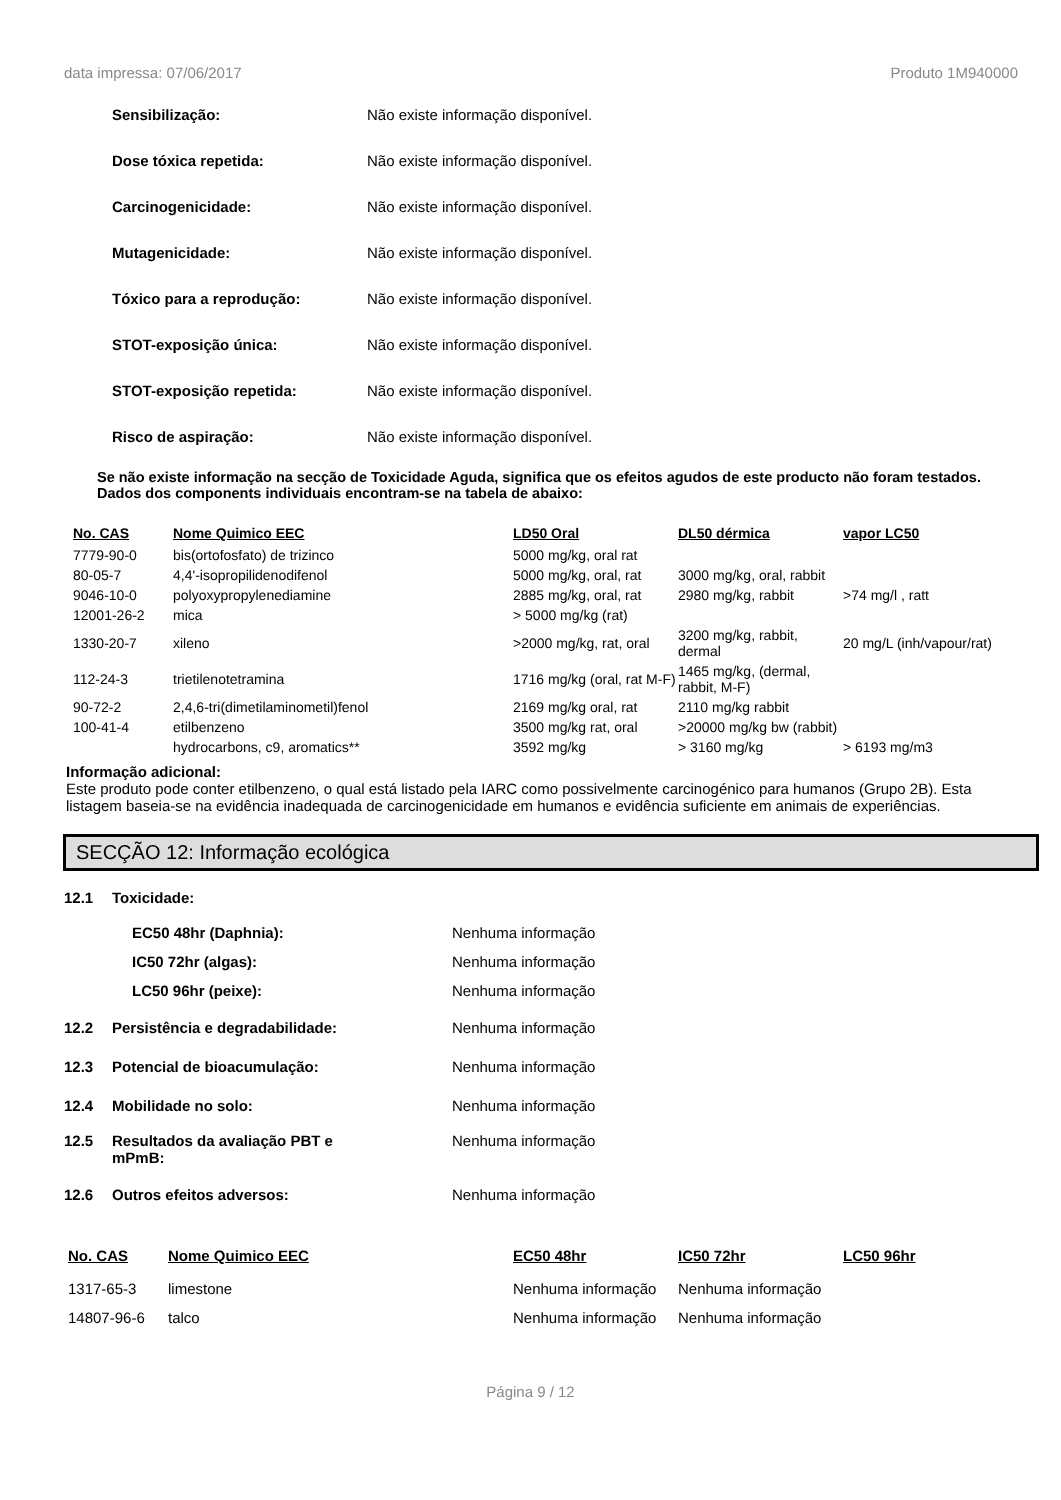data impressa: 07/06/2017 Produto 1M940000
Sensibilização: Não existe informação disponível.
Dose tóxica repetida: Não existe informação disponível.
Carcinogenicidade: Não existe informação disponível.
Mutagenicidade: Não existe informação disponível.
Tóxico para a reprodução: Não existe informação disponível.
STOT-exposição única: Não existe informação disponível.
STOT-exposição repetida: Não existe informação disponível.
Risco de aspiração: Não existe informação disponível.
Se não existe informação na secção de Toxicidade Aguda, significa que os efeitos agudos de este producto não foram testados. Dados dos components individuais encontram-se na tabela de abaixo:
| No. CAS | Nome Quimico EEC | LD50 Oral | DL50 dérmica | vapor LC50 |
| --- | --- | --- | --- | --- |
| 7779-90-0 | bis(ortofosfato) de trizinco | 5000 mg/kg, oral rat | | |
| 80-05-7 | 4,4'-isopropilidenodifenol | 5000 mg/kg, oral, rat | 3000 mg/kg, oral, rabbit | |
| 9046-10-0 | polyoxypropylenediamine | 2885 mg/kg, oral, rat | 2980 mg/kg, rabbit | >74 mg/l , ratt |
| 12001-26-2 | mica | > 5000 mg/kg (rat) | | |
| 1330-20-7 | xileno | >2000 mg/kg, rat, oral | 3200 mg/kg, rabbit, dermal | 20 mg/L (inh/vapour/rat) |
| 112-24-3 | trietilenotetramina | 1716 mg/kg (oral, rat M-F) | 1465 mg/kg, (dermal, rabbit, M-F) | |
| 90-72-2 | 2,4,6-tri(dimetilaminometil)fenol | 2169 mg/kg oral, rat | 2110 mg/kg rabbit | |
| 100-41-4 | etilbenzeno | 3500 mg/kg rat, oral | >20000 mg/kg bw (rabbit) | |
| | hydrocarbons, c9, aromatics** | 3592 mg/kg | > 3160 mg/kg | > 6193 mg/m3 |
Informação adicional:
Este produto pode conter etilbenzeno, o qual está listado pela IARC como possivelmente carcinogénico para humanos (Grupo 2B). Esta listagem baseia-se na evidência inadequada de carcinogenicidade em humanos e evidência suficiente em animais de experiências.
SECÇÃO 12: Informação ecológica
12.1 Toxicidade:
EC50 48hr (Daphnia): Nenhuma informação
IC50 72hr (algas): Nenhuma informação
LC50 96hr (peixe): Nenhuma informação
12.2 Persistência e degradabilidade: Nenhuma informação
12.3 Potencial de bioacumulação: Nenhuma informação
12.4 Mobilidade no solo: Nenhuma informação
12.5 Resultados da avaliação PBT e mPmB: Nenhuma informação
12.6 Outros efeitos adversos: Nenhuma informação
| No. CAS | Nome Quimico EEC | EC50 48hr | IC50 72hr | LC50 96hr |
| --- | --- | --- | --- | --- |
| 1317-65-3 | limestone | Nenhuma informação | Nenhuma informação | |
| 14807-96-6 | talco | Nenhuma informação | Nenhuma informação | |
Página 9 / 12